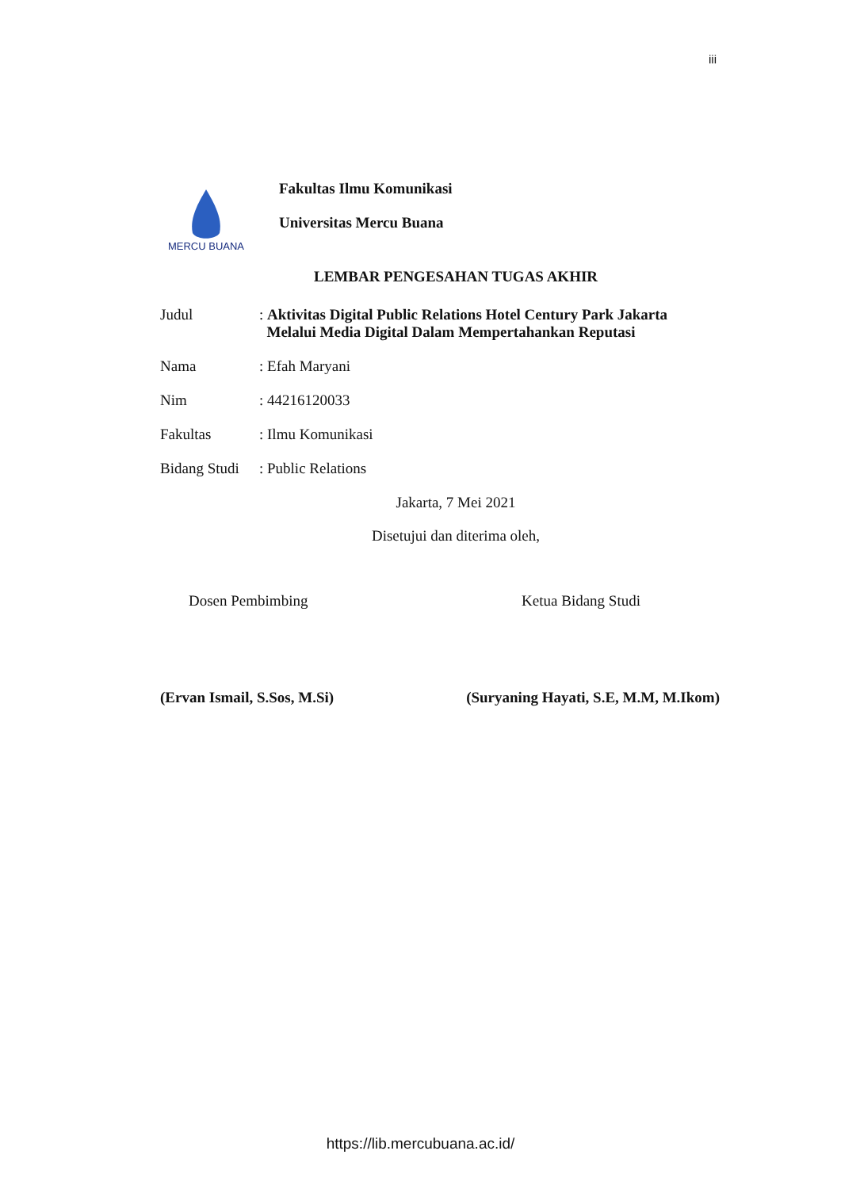iii
MERCU BUANA
Fakultas Ilmu Komunikasi
Universitas Mercu Buana
LEMBAR PENGESAHAN TUGAS AKHIR
Judul : Aktivitas Digital Public Relations Hotel Century Park Jakarta
Melalui Media Digital Dalam Mempertahankan Reputasi
Nama : Efah Maryani
Nim : 44216120033
Fakultas : Ilmu Komunikasi
Bidang Studi
: Public Relations
Jakarta, 7 Mei 2021
Disetujui dan diterima oleh,
Dosen Pembimbing Ketua Bidang Studi
(Ervan Ismail, S.Sos, M.Si) (Suryaning Hayati, S.E, M.M, M.Ikom)
https://lib.mercubuana.ac.id/